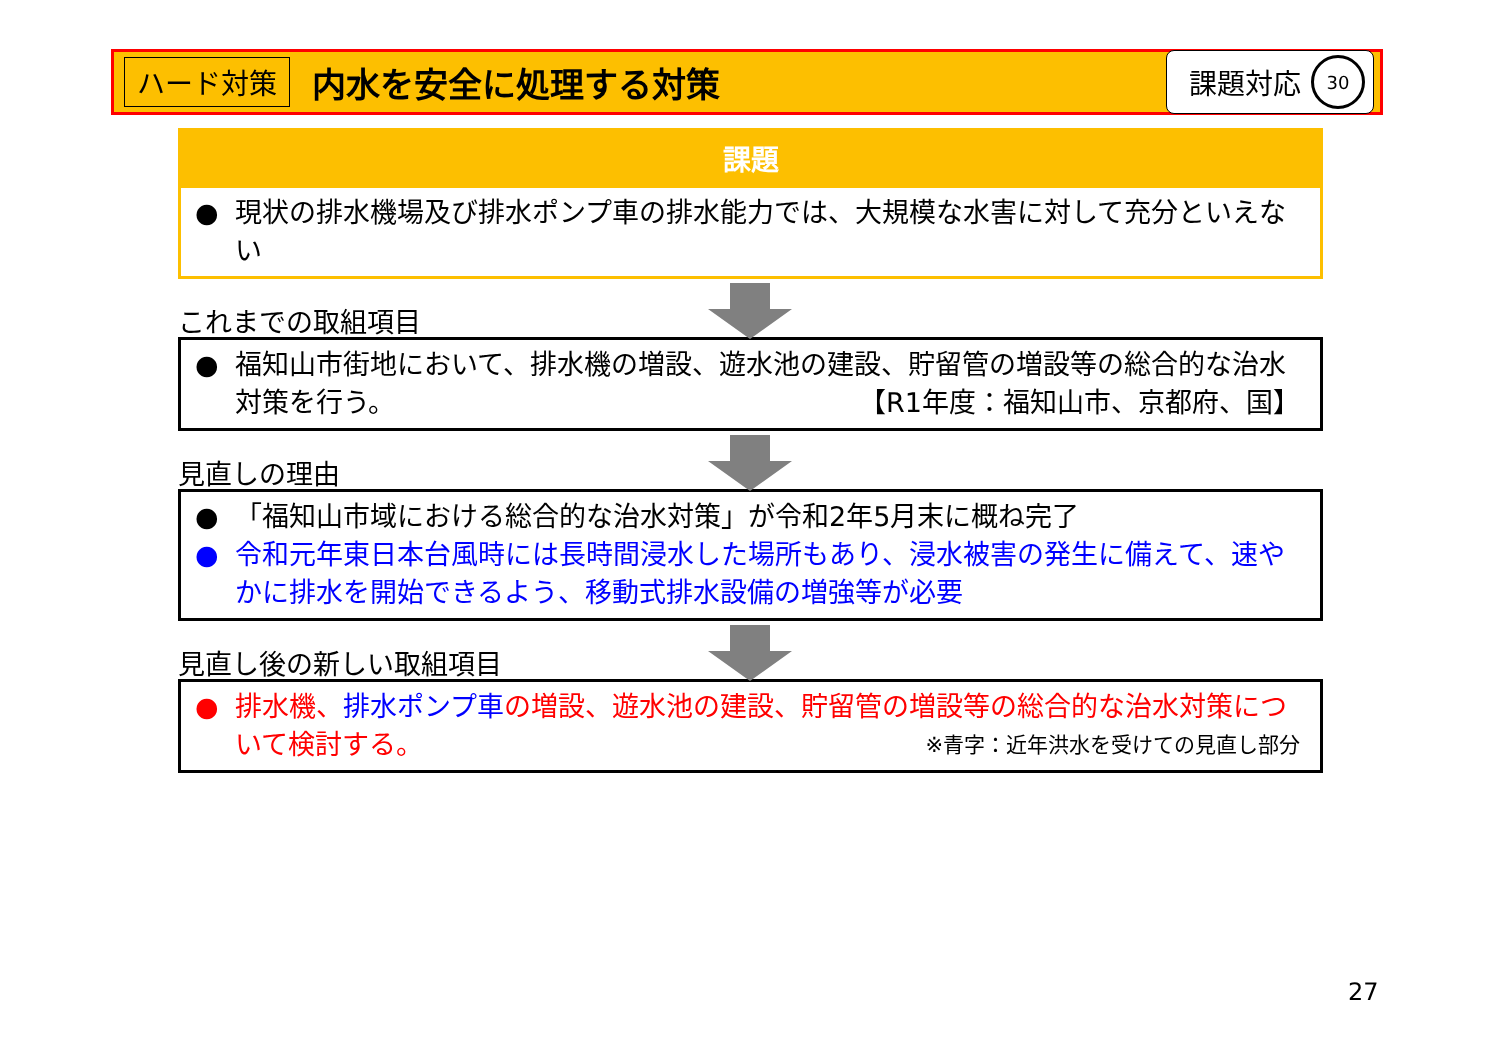ハード対策 内水を安全に処理する対策 課題対応 30
課題
● 現状の排水機場及び排水ポンプ車の排水能力では、大規模な水害に対して充分といえない
これまでの取組項目
● 福知山市街地において、排水機の増設、遊水池の建設、貯留管の増設等の総合的な治水対策を行う。 【R1年度：福知山市、京都府、国】
見直しの理由
● 「福知山市域における総合的な治水対策」が令和2年5月末に概ね完了
● 令和元年東日本台風時には長時間浸水した場所もあり、浸水被害の発生に備えて、速やかに排水を開始できるよう、移動式排水設備の増強等が必要
見直し後の新しい取組項目
● 排水機、排水ポンプ車の増設、遊水池の建設、貯留管の増設等の総合的な治水対策について検討する。 ※青字：近年洪水を受けての見直し部分
27